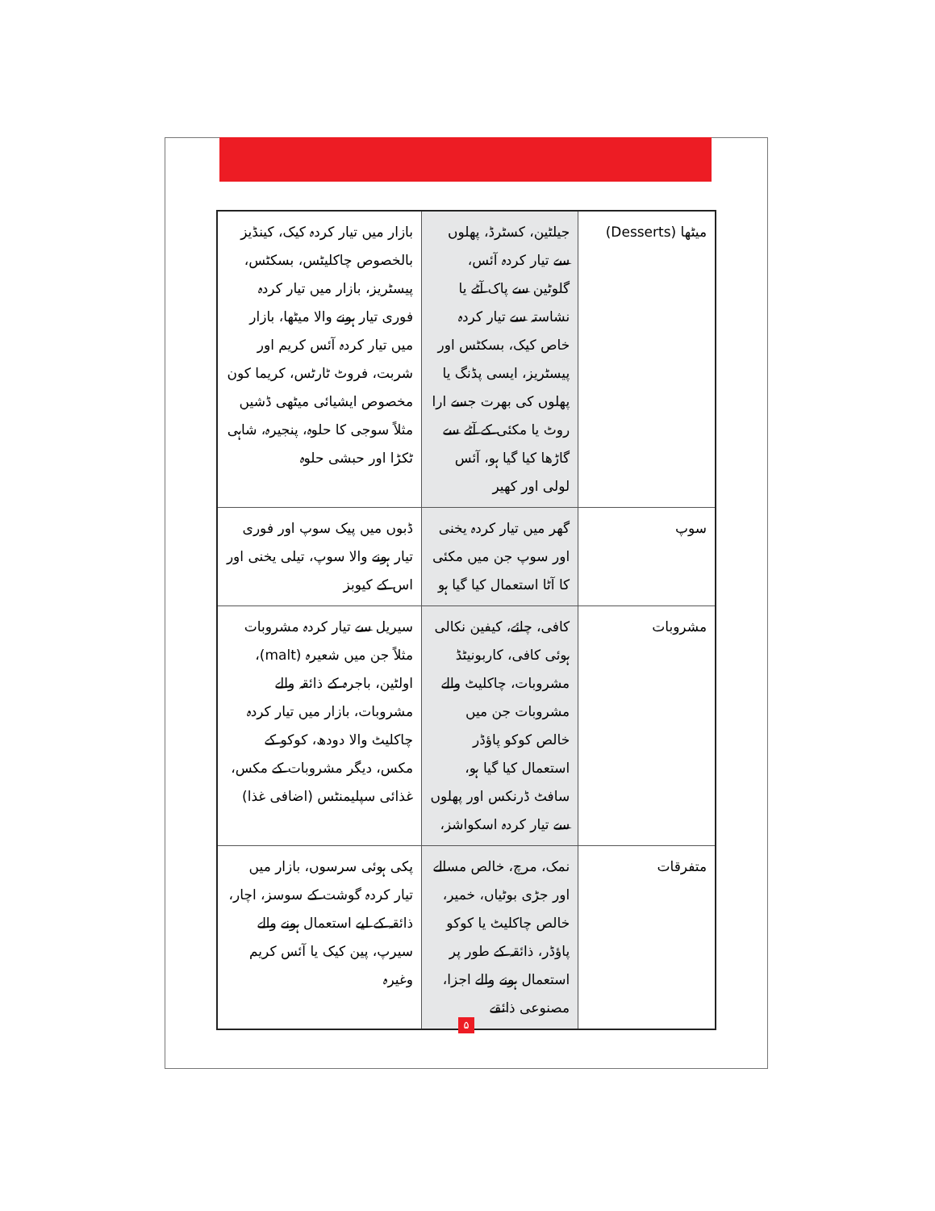| میٹھا (Desserts) | جیلٹین، کسٹرڈ، پھلوں سے تیار کردہ آئس، گلوٹین سے پاک آٹے یا نشاستہ سے تیار کردہ خاص کیک، بسکٹس اور پیسٹریز، ایسی پڈنگ یا پھلوں کی بھرت جسے ارا روٹ یا مکئی کے آٹے سے گاڑھا کیا گیا ہو، آئس لولی اور کھیر | بازار میں تیار کردہ کیک، کینڈیز بالخصوص چاکلیٹس، بسکٹس، پیسٹریز، بازار میں تیار کردہ فوری تیار ہونے والا میٹھا، بازار میں تیار کردہ آئس کریم اور شربت، فروٹ ٹارٹس، کریما کون مخصوص ایشیائی میٹھی ڈشیں مثلاً سوجی کا حلوہ، پنجیرہ، شاہی ٹکڑا اور حبشی حلوہ |
| سوپ | گھر میں تیار کردہ یخنی اور سوپ جن میں مکئی کا آٹا استعمال کیا گیا ہو | ڈبوں میں پیک سوپ اور فوری تیار ہونے والا سوپ، تیلی یخنی اور اس کے کیوبز |
| مشروبات | کافی، چائے، کیفین نکالی ہوئی کافی، کاربونیٹڈ مشروبات، چاکلیٹ والے مشروبات جن میں خالص کوکو پاؤڈر استعمال کیا گیا ہو، سافٹ ڈرنکس اور پھلوں سے تیار کردہ اسکواشز، | سیریل سے تیار کردہ مشروبات مثلاً جن میں شعیرہ (malt)، اولٹین، باجرہ کے ذائقہ والے مشروبات، بازار میں تیار کردہ چاکلیٹ والا دودھ، کوکو کے مکس، دیگر مشروبات کے مکس، غذائی سپلیمنٹس (اضافی غذا) |
| متفرقات | نمک، مرچ، خالص مسالے اور جڑی بوٹیاں، خمیر، خالص چاکلیٹ یا کوکو پاؤڈر، ذائقہ کے طور پر استعمال ہونے والے اجزا، مصنوعی ذائقے | پکی ہوئی سرسوں، بازار میں تیار کردہ گوشت کے سوسز، اچار، ذائقہ کے لیے استعمال ہونے والے سیرپ، پین کیک یا آئس کریم وغیرہ |
۵